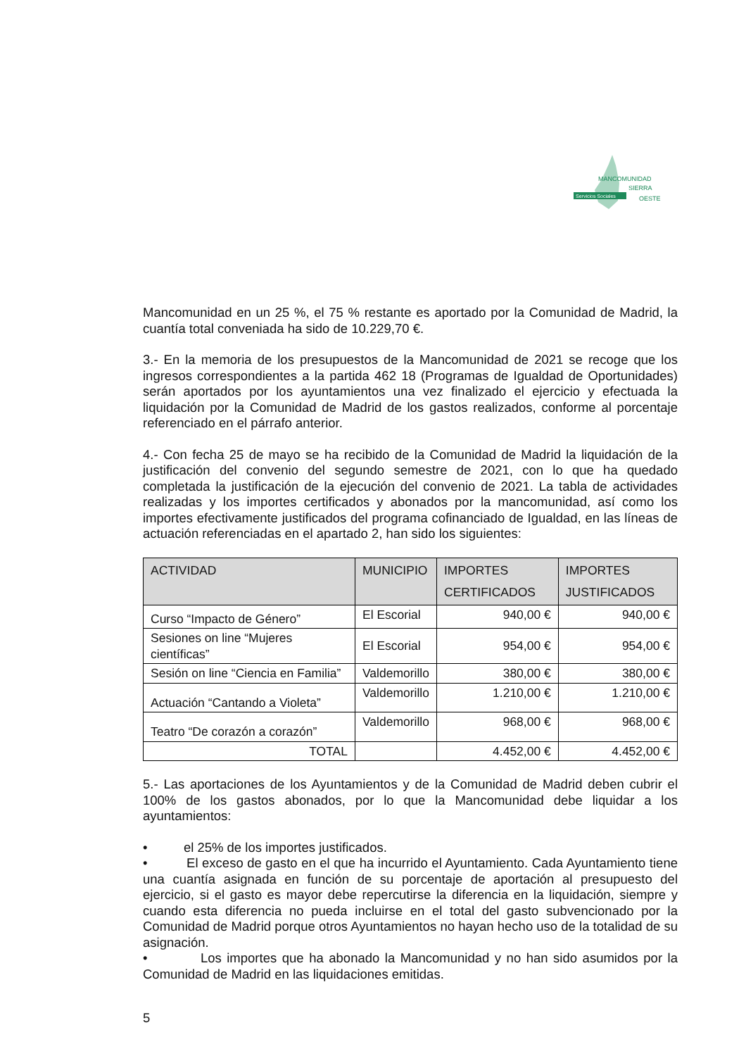Servicios Sociales
MANCOMUNIDAD
SIERRA
OESTE
Mancomunidad en un 25 %, el 75 % restante es aportado por la Comunidad de Madrid, la cuantía total conveniada ha sido de 10.229,70 €.
3.- En la memoria de los presupuestos de la Mancomunidad de 2021 se recoge que los ingresos correspondientes a la partida 462 18 (Programas de Igualdad de Oportunidades) serán aportados por los ayuntamientos una vez finalizado el ejercicio y efectuada la liquidación por la Comunidad de Madrid de los gastos realizados, conforme al porcentaje referenciado en el párrafo anterior.
4.- Con fecha 25 de mayo se ha recibido de la Comunidad de Madrid la liquidación de la justificación del convenio del segundo semestre de 2021, con lo que ha quedado completada la justificación de la ejecución del convenio de 2021. La tabla de actividades realizadas y los importes certificados y abonados por la mancomunidad, así como los importes efectivamente justificados del programa cofinanciado de Igualdad, en las líneas de actuación referenciadas en el apartado 2, han sido los siguientes:
| ACTIVIDAD | MUNICIPIO | IMPORTES CERTIFICADOS | IMPORTES JUSTIFICADOS |
| --- | --- | --- | --- |
| Curso “Impacto de Género” | El Escorial | 940,00 € | 940,00 € |
| Sesiones on line “Mujeres científicas” | El Escorial | 954,00 € | 954,00 € |
| Sesión on line “Ciencia en Familia” | Valdemorillo | 380,00 € | 380,00 € |
| Actuación “Cantando a Violeta” | Valdemorillo | 1.210,00 € | 1.210,00 € |
| Teatro “De corazón a corazón” | Valdemorillo | 968,00 € | 968,00 € |
| TOTAL | | 4.452,00 € | 4.452,00 € |
5.- Las aportaciones de los Ayuntamientos y de la Comunidad de Madrid deben cubrir el 100% de los gastos abonados, por lo que la Mancomunidad debe liquidar a los ayuntamientos:
• el 25% de los importes justificados.
• El exceso de gasto en el que ha incurrido el Ayuntamiento. Cada Ayuntamiento tiene una cuantía asignada en función de su porcentaje de aportación al presupuesto del ejercicio, si el gasto es mayor debe repercutirse la diferencia en la liquidación, siempre y cuando esta diferencia no pueda incluirse en el total del gasto subvencionado por la Comunidad de Madrid porque otros Ayuntamientos no hayan hecho uso de la totalidad de su asignación.
• Los importes que ha abonado la Mancomunidad y no han sido asumidos por la Comunidad de Madrid en las liquidaciones emitidas.
5